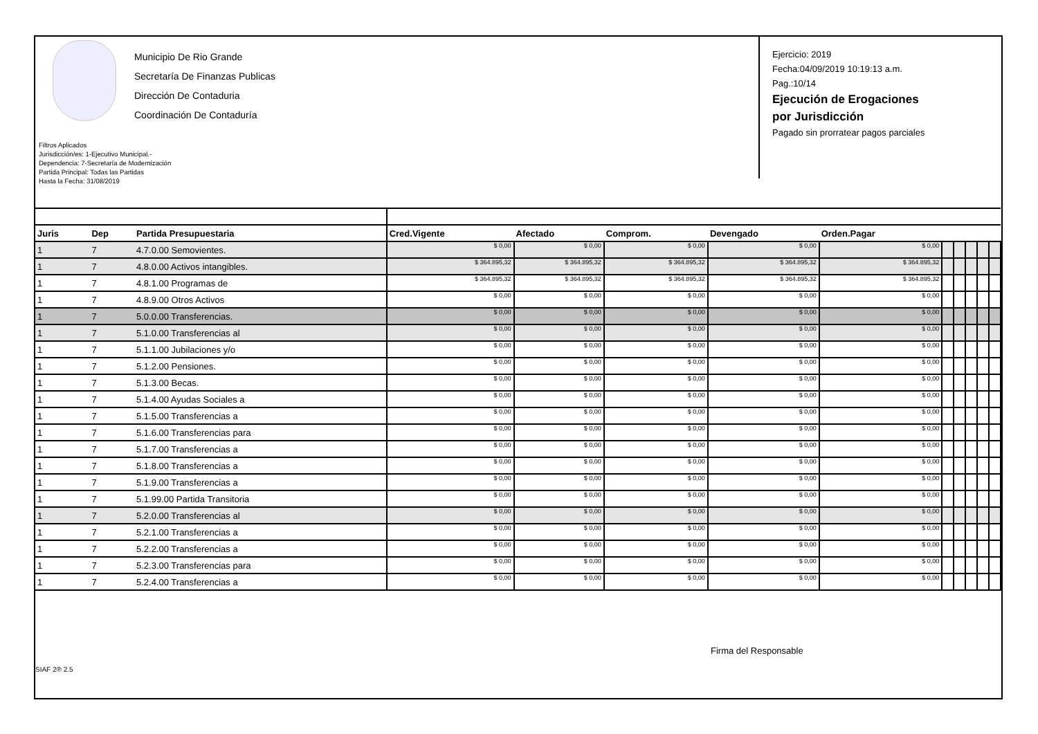Municipio De Rio Grande
Secretaría De Finanzas Publicas
Dirección De Contaduria
Coordinación De Contaduría
Filtros Aplicados
Jurisdicción/es: 1-Ejecutivo Municipal.-
Dependencia: 7-Secretaría de Modernización
Partida Principal: Todas las Partidas
Hasta la Fecha: 31/08/2019
Ejercicio: 2019
Fecha:04/09/2019 10:19:13 a.m.
Pag.:10/14
Ejecución de Erogaciones
por Jurisdicción
Pagado sin prorratear pagos parciales
| Juris | Dep | Partida Presupuestaria | Cred.Vigente | Afectado | Comprom. | Devengado | Orden.Pagar | | | | | |
| --- | --- | --- | --- | --- | --- | --- | --- | --- | --- | --- | --- | --- |
| 1 | 7 | 4.7.0.00 Semovientes. | $ 0,00 | $ 0,00 | $ 0,00 | $ 0,00 | $ 0,00 | | | | | |
| 1 | 7 | 4.8.0.00 Activos intangibles. | $ 364.895,32 | $ 364.895,32 | $ 364.895,32 | $ 364.895,32 | $ 364.895,32 | | | | | |
| 1 | 7 | 4.8.1.00 Programas de | $ 364.895,32 | $ 364.895,32 | $ 364.895,32 | $ 364.895,32 | $ 364.895,32 | | | | | |
| 1 | 7 | 4.8.9.00 Otros Activos | $ 0,00 | $ 0,00 | $ 0,00 | $ 0,00 | $ 0,00 | | | | | |
| 1 | 7 | 5.0.0.00 Transferencias. | $ 0,00 | $ 0,00 | $ 0,00 | $ 0,00 | $ 0,00 | | | | | |
| 1 | 7 | 5.1.0.00 Transferencias al | $ 0,00 | $ 0,00 | $ 0,00 | $ 0,00 | $ 0,00 | | | | | |
| 1 | 7 | 5.1.1.00 Jubilaciones y/o | $ 0,00 | $ 0,00 | $ 0,00 | $ 0,00 | $ 0,00 | | | | | |
| 1 | 7 | 5.1.2.00 Pensiones. | $ 0,00 | $ 0,00 | $ 0,00 | $ 0,00 | $ 0,00 | | | | | |
| 1 | 7 | 5.1.3.00 Becas. | $ 0,00 | $ 0,00 | $ 0,00 | $ 0,00 | $ 0,00 | | | | | |
| 1 | 7 | 5.1.4.00 Ayudas Sociales a | $ 0,00 | $ 0,00 | $ 0,00 | $ 0,00 | $ 0,00 | | | | | |
| 1 | 7 | 5.1.5.00 Transferencias a | $ 0,00 | $ 0,00 | $ 0,00 | $ 0,00 | $ 0,00 | | | | | |
| 1 | 7 | 5.1.6.00 Transferencias para | $ 0,00 | $ 0,00 | $ 0,00 | $ 0,00 | $ 0,00 | | | | | |
| 1 | 7 | 5.1.7.00 Transferencias a | $ 0,00 | $ 0,00 | $ 0,00 | $ 0,00 | $ 0,00 | | | | | |
| 1 | 7 | 5.1.8.00 Transferencias a | $ 0,00 | $ 0,00 | $ 0,00 | $ 0,00 | $ 0,00 | | | | | |
| 1 | 7 | 5.1.9.00 Transferencias a | $ 0,00 | $ 0,00 | $ 0,00 | $ 0,00 | $ 0,00 | | | | | |
| 1 | 7 | 5.1.99.00 Partida Transitoria | $ 0,00 | $ 0,00 | $ 0,00 | $ 0,00 | $ 0,00 | | | | | |
| 1 | 7 | 5.2.0.00 Transferencias al | $ 0,00 | $ 0,00 | $ 0,00 | $ 0,00 | $ 0,00 | | | | | |
| 1 | 7 | 5.2.1.00 Transferencias a | $ 0,00 | $ 0,00 | $ 0,00 | $ 0,00 | $ 0,00 | | | | | |
| 1 | 7 | 5.2.2.00 Transferencias a | $ 0,00 | $ 0,00 | $ 0,00 | $ 0,00 | $ 0,00 | | | | | |
| 1 | 7 | 5.2.3.00 Transferencias para | $ 0,00 | $ 0,00 | $ 0,00 | $ 0,00 | $ 0,00 | | | | | |
| 1 | 7 | 5.2.4.00 Transferencias a | $ 0,00 | $ 0,00 | $ 0,00 | $ 0,00 | $ 0,00 | | | | | |
Firma del Responsable
SIAF 2® 2.5